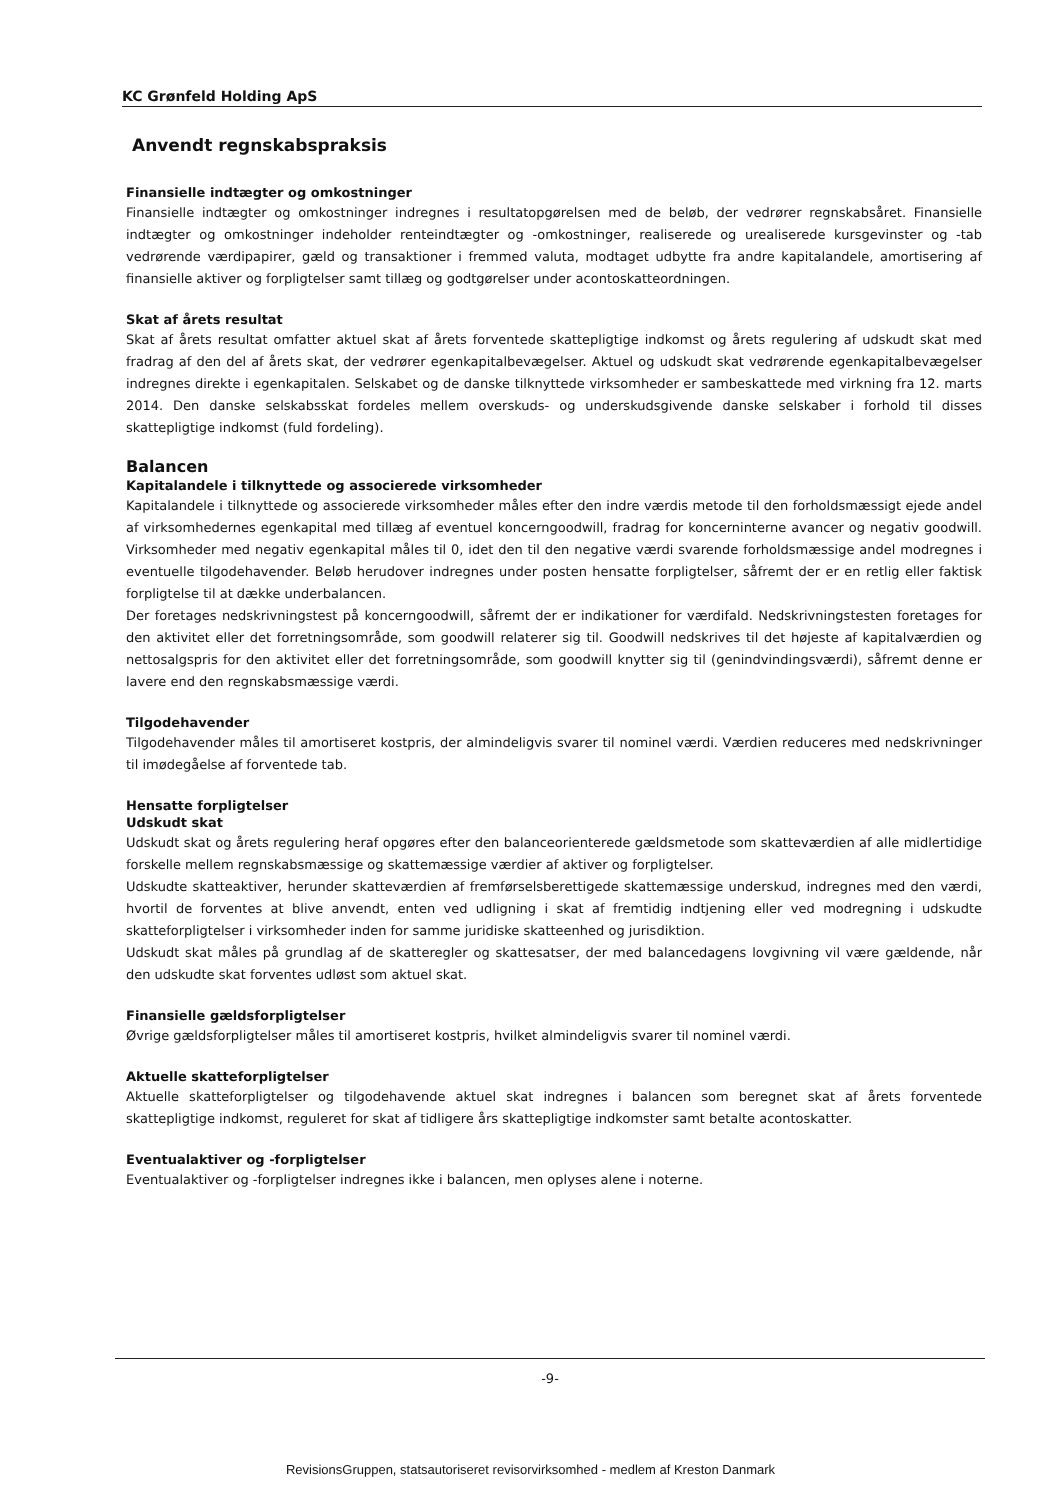KC Grønfeld Holding ApS
Anvendt regnskabspraksis
Finansielle indtægter og omkostninger
Finansielle indtægter og omkostninger indregnes i resultatopgørelsen med de beløb, der vedrører regnskabsåret. Finansielle indtægter og omkostninger indeholder renteindtægter og -omkostninger, realiserede og urealiserede kursgevinster og -tab vedrørende værdipapirer, gæld og transaktioner i fremmed valuta, modtaget udbytte fra andre kapitalandele, amortisering af finansielle aktiver og forpligtelser samt tillæg og godtgørelser under acontoskatteordningen.
Skat af årets resultat
Skat af årets resultat omfatter aktuel skat af årets forventede skattepligtige indkomst og årets regulering af udskudt skat med fradrag af den del af årets skat, der vedrører egenkapitalbevægelser. Aktuel og udskudt skat vedrørende egenkapitalbevægelser indregnes direkte i egenkapitalen. Selskabet og de danske tilknyttede virksomheder er sambeskattede med virkning fra 12. marts 2014. Den danske selskabsskat fordeles mellem overskuds- og underskudsgivende danske selskaber i forhold til disses skattepligtige indkomst (fuld fordeling).
Balancen
Kapitalandele i tilknyttede og associerede virksomheder
Kapitalandele i tilknyttede og associerede virksomheder måles efter den indre værdis metode til den forholdsmæssigt ejede andel af virksomhedernes egenkapital med tillæg af eventuel koncerngoodwill, fradrag for koncerninterne avancer og negativ goodwill. Virksomheder med negativ egenkapital måles til 0, idet den til den negative værdi svarende forholdsmæssige andel modregnes i eventuelle tilgodehavender. Beløb herudover indregnes under posten hensatte forpligtelser, såfremt der er en retlig eller faktisk forpligtelse til at dække underbalancen.
Der foretages nedskrivningstest på koncerngoodwill, såfremt der er indikationer for værdifald. Nedskrivningstesten foretages for den aktivitet eller det forretningsområde, som goodwill relaterer sig til. Goodwill nedskrives til det højeste af kapitalværdien og nettosalgspris for den aktivitet eller det forretningsområde, som goodwill knytter sig til (genindvindingsværdi), såfremt denne er lavere end den regnskabsmæssige værdi.
Tilgodehavender
Tilgodehavender måles til amortiseret kostpris, der almindeligvis svarer til nominel værdi. Værdien reduceres med nedskrivninger til imødegåelse af forventede tab.
Hensatte forpligtelser
Udskudt skat
Udskudt skat og årets regulering heraf opgøres efter den balanceorienterede gældsmetode som skatteværdien af alle midlertidige forskelle mellem regnskabsmæssige og skattemæssige værdier af aktiver og forpligtelser.
Udskudte skatteaktiver, herunder skatteværdien af fremførselsberettigede skattemæssige underskud, indregnes med den værdi, hvortil de forventes at blive anvendt, enten ved udligning i skat af fremtidig indtjening eller ved modregning i udskudte skatteforpligtelser i virksomheder inden for samme juridiske skatteenhed og jurisdiktion.
Udskudt skat måles på grundlag af de skatteregler og skattesatser, der med balancedagens lovgivning vil være gældende, når den udskudte skat forventes udløst som aktuel skat.
Finansielle gældsforpligtelser
Øvrige gældsforpligtelser måles til amortiseret kostpris, hvilket almindeligvis svarer til nominel værdi.
Aktuelle skatteforpligtelser
Aktuelle skatteforpligtelser og tilgodehavende aktuel skat indregnes i balancen som beregnet skat af årets forventede skattepligtige indkomst, reguleret for skat af tidligere års skattepligtige indkomster samt betalte acontoskatter.
Eventualaktiver og -forpligtelser
Eventualaktiver og -forpligtelser indregnes ikke i balancen, men oplyses alene i noterne.
-9-
RevisionsGruppen, statsautoriseret revisorvirksomhed - medlem af Kreston Danmark